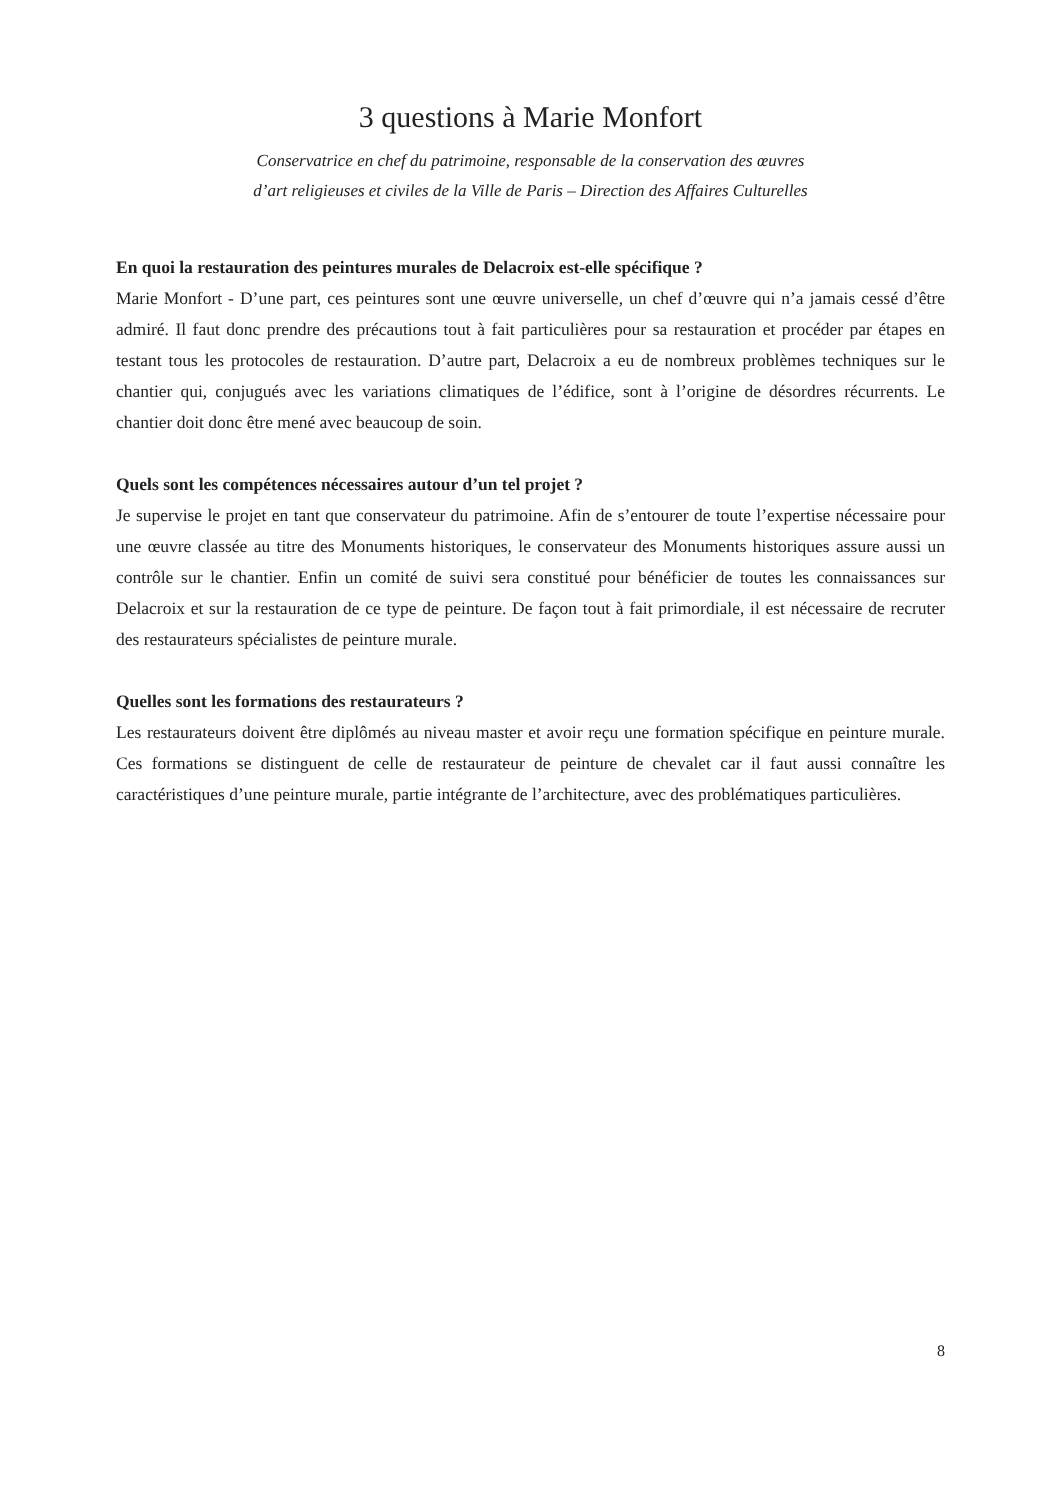3 questions à Marie Monfort
Conservatrice en chef du patrimoine, responsable de la conservation des œuvres
d’art religieuses et civiles de la Ville de Paris – Direction des Affaires Culturelles
En quoi la restauration des peintures murales de Delacroix est-elle spécifique ?
Marie Monfort - D’une part, ces peintures sont une œuvre universelle, un chef d’œuvre qui n’a jamais cessé d’être admiré. Il faut donc prendre des précautions tout à fait particulières pour sa restauration et procéder par étapes en testant tous les protocoles de restauration. D’autre part, Delacroix a eu de nombreux problèmes techniques sur le chantier qui, conjugués avec les variations climatiques de l’édifice, sont à l’origine de désordres récurrents. Le chantier doit donc être mené avec beaucoup de soin.
Quels sont les compétences nécessaires autour d’un tel projet ?
Je supervise le projet en tant que conservateur du patrimoine. Afin de s’entourer de toute l’expertise nécessaire pour une œuvre classée au titre des Monuments historiques, le conservateur des Monuments historiques assure aussi un contrôle sur le chantier. Enfin un comité de suivi sera constitué pour bénéficier de toutes les connaissances sur Delacroix et sur la restauration de ce type de peinture. De façon tout à fait primordiale, il est nécessaire de recruter des restaurateurs spécialistes de peinture murale.
Quelles sont les formations des restaurateurs ?
Les restaurateurs doivent être diplômés au niveau master et avoir reçu une formation spécifique en peinture murale. Ces formations se distinguent de celle de restaurateur de peinture de chevalet car il faut aussi connaître les caractéristiques d’une peinture murale, partie intégrante de l’architecture, avec des problématiques particulières.
8